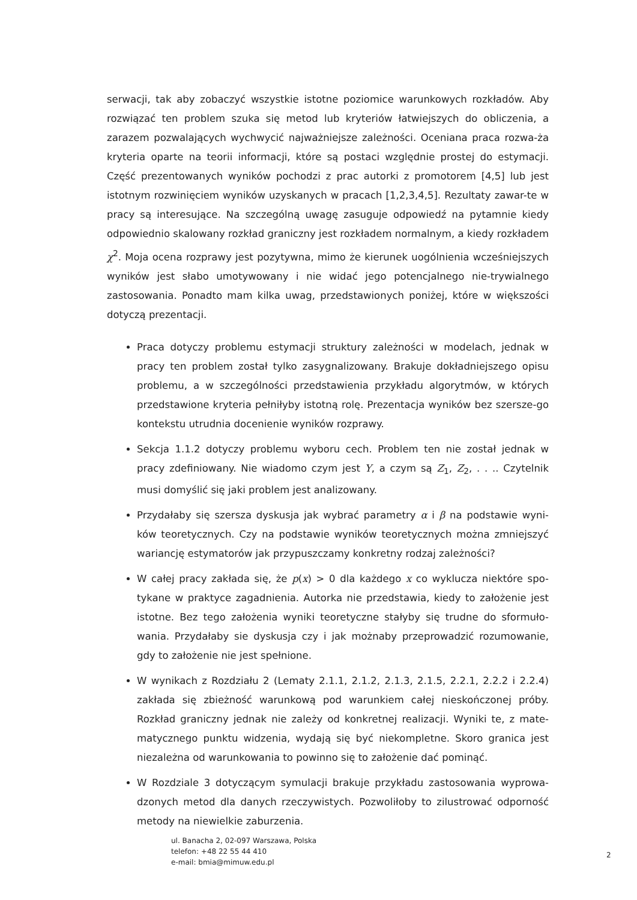serwacji, tak aby zobaczyć wszystkie istotne poziomice warunkowych rozkładów. Aby rozwiązać ten problem szuka się metod lub kryteriów łatwiejszych do obliczenia, a zarazem pozwalających wychwycić najważniejsze zależności. Oceniana praca rozwa-ża kryteria oparte na teorii informacji, które są postaci względnie prostej do estymacji. Część prezentowanych wyników pochodzi z prac autorki z promotorem [4,5] lub jest istotnym rozwinięciem wyników uzyskanych w pracach [1,2,3,4,5]. Rezultaty zawar-te w pracy są interesujące. Na szczególną uwagę zasuguje odpowiedź na pytamnie kiedy odpowiednio skalowany rozkład graniczny jest rozkładem normalnym, a kiedy rozkładem χ<sup>2</sup>. Moja ocena rozprawy jest pozytywna, mimo że kierunek uogólnienia wcześniejszych wyników jest słabo umotywowany i nie widać jego potencjalnego nie-trywialnego zastosowania. Ponadto mam kilka uwag, przedstawionych poniżej, które w większości dotyczą prezentacji.
Praca dotyczy problemu estymacji struktury zależności w modelach, jednak w pracy ten problem został tylko zasygnalizowany. Brakuje dokładniejszego opisu problemu, a w szczególności przedstawienia przykładu algorytmów, w których przedstawione kryteria pełniłyby istotną rolę. Prezentacja wyników bez szersze-go kontekstu utrudnia docenienie wyników rozprawy.
Sekcja 1.1.2 dotyczy problemu wyboru cech. Problem ten nie został jednak w pracy zdefiniowany. Nie wiadomo czym jest Y, a czym są Z<sub>1</sub>, Z<sub>2</sub>, . . .. Czytelnik musi domyślić się jaki problem jest analizowany.
Przydałaby się szersza dyskusja jak wybrać parametry α i β na podstawie wyni-ków teoretycznych. Czy na podstawie wyników teoretycznych można zmniejszyć wariancję estymatorów jak przypuszczamy konkretny rodzaj zależności?
W całej pracy zakłada się, że p(x) > 0 dla każdego x co wyklucza niektóre spo-tykane w praktyce zagadnienia. Autorka nie przedstawia, kiedy to założenie jest istotne. Bez tego założenia wyniki teoretyczne stałyby się trudne do sformuło-wania. Przydałaby sie dyskusja czy i jak możnaby przeprowadzić rozumowanie, gdy to założenie nie jest spełnione.
W wynikach z Rozdziału 2 (Lematy 2.1.1, 2.1.2, 2.1.3, 2.1.5, 2.2.1, 2.2.2 i 2.2.4) zakłada się zbieżność warunkową pod warunkiem całej nieskończonej próby. Rozkład graniczny jednak nie zależy od konkretnej realizacji. Wyniki te, z mate-matycznego punktu widzenia, wydają się być niekompletne. Skoro granica jest niezależna od warunkowania to powinno się to założenie dać pominąć.
W Rozdziale 3 dotyczącym symulacji brakuje przykładu zastosowania wyprowa-dzonych metod dla danych rzeczywistych. Pozwoliłoby to zilustrować odporność metody na niewielkie zaburzenia.
ul. Banacha 2, 02-097 Warszawa, Polska
telefon: +48 22 55 44 410
e-mail: bmia@mimuw.edu.pl
2